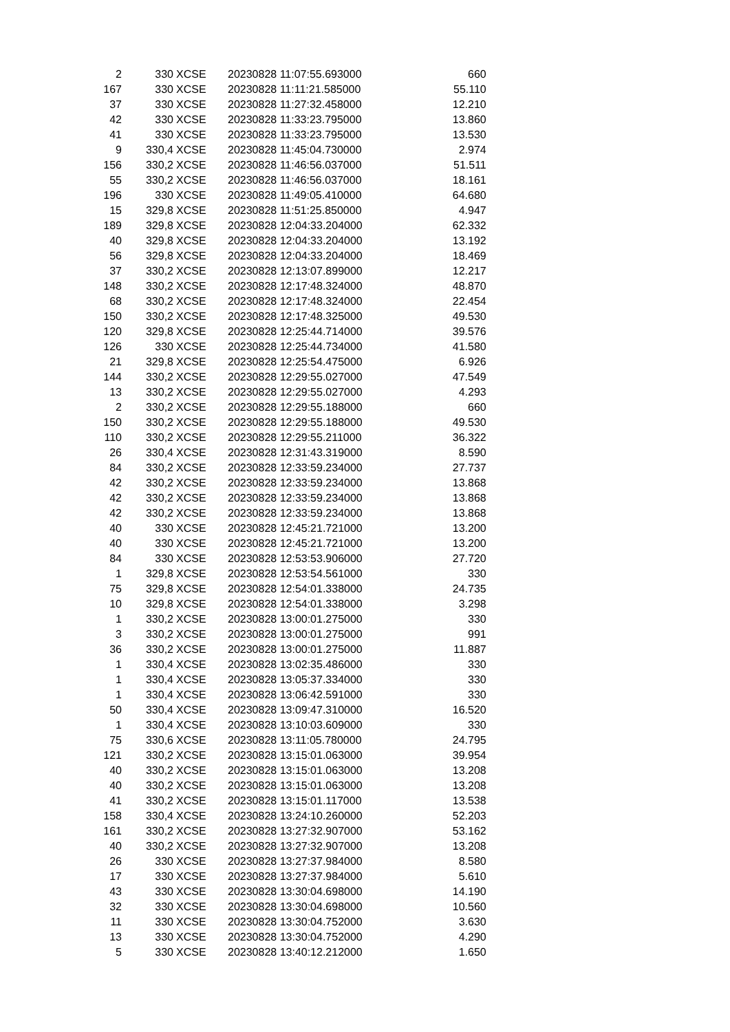| 2 | 330 | XCSE | 20230828 11:07:55.693000 | 660 |
| 167 | 330 | XCSE | 20230828 11:11:21.585000 | 55.110 |
| 37 | 330 | XCSE | 20230828 11:27:32.458000 | 12.210 |
| 42 | 330 | XCSE | 20230828 11:33:23.795000 | 13.860 |
| 41 | 330 | XCSE | 20230828 11:33:23.795000 | 13.530 |
| 9 | 330,4 | XCSE | 20230828 11:45:04.730000 | 2.974 |
| 156 | 330,2 | XCSE | 20230828 11:46:56.037000 | 51.511 |
| 55 | 330,2 | XCSE | 20230828 11:46:56.037000 | 18.161 |
| 196 | 330 | XCSE | 20230828 11:49:05.410000 | 64.680 |
| 15 | 329,8 | XCSE | 20230828 11:51:25.850000 | 4.947 |
| 189 | 329,8 | XCSE | 20230828 12:04:33.204000 | 62.332 |
| 40 | 329,8 | XCSE | 20230828 12:04:33.204000 | 13.192 |
| 56 | 329,8 | XCSE | 20230828 12:04:33.204000 | 18.469 |
| 37 | 330,2 | XCSE | 20230828 12:13:07.899000 | 12.217 |
| 148 | 330,2 | XCSE | 20230828 12:17:48.324000 | 48.870 |
| 68 | 330,2 | XCSE | 20230828 12:17:48.324000 | 22.454 |
| 150 | 330,2 | XCSE | 20230828 12:17:48.325000 | 49.530 |
| 120 | 329,8 | XCSE | 20230828 12:25:44.714000 | 39.576 |
| 126 | 330 | XCSE | 20230828 12:25:44.734000 | 41.580 |
| 21 | 329,8 | XCSE | 20230828 12:25:54.475000 | 6.926 |
| 144 | 330,2 | XCSE | 20230828 12:29:55.027000 | 47.549 |
| 13 | 330,2 | XCSE | 20230828 12:29:55.027000 | 4.293 |
| 2 | 330,2 | XCSE | 20230828 12:29:55.188000 | 660 |
| 150 | 330,2 | XCSE | 20230828 12:29:55.188000 | 49.530 |
| 110 | 330,2 | XCSE | 20230828 12:29:55.211000 | 36.322 |
| 26 | 330,4 | XCSE | 20230828 12:31:43.319000 | 8.590 |
| 84 | 330,2 | XCSE | 20230828 12:33:59.234000 | 27.737 |
| 42 | 330,2 | XCSE | 20230828 12:33:59.234000 | 13.868 |
| 42 | 330,2 | XCSE | 20230828 12:33:59.234000 | 13.868 |
| 42 | 330,2 | XCSE | 20230828 12:33:59.234000 | 13.868 |
| 40 | 330 | XCSE | 20230828 12:45:21.721000 | 13.200 |
| 40 | 330 | XCSE | 20230828 12:45:21.721000 | 13.200 |
| 84 | 330 | XCSE | 20230828 12:53:53.906000 | 27.720 |
| 1 | 329,8 | XCSE | 20230828 12:53:54.561000 | 330 |
| 75 | 329,8 | XCSE | 20230828 12:54:01.338000 | 24.735 |
| 10 | 329,8 | XCSE | 20230828 12:54:01.338000 | 3.298 |
| 1 | 330,2 | XCSE | 20230828 13:00:01.275000 | 330 |
| 3 | 330,2 | XCSE | 20230828 13:00:01.275000 | 991 |
| 36 | 330,2 | XCSE | 20230828 13:00:01.275000 | 11.887 |
| 1 | 330,4 | XCSE | 20230828 13:02:35.486000 | 330 |
| 1 | 330,4 | XCSE | 20230828 13:05:37.334000 | 330 |
| 1 | 330,4 | XCSE | 20230828 13:06:42.591000 | 330 |
| 50 | 330,4 | XCSE | 20230828 13:09:47.310000 | 16.520 |
| 1 | 330,4 | XCSE | 20230828 13:10:03.609000 | 330 |
| 75 | 330,6 | XCSE | 20230828 13:11:05.780000 | 24.795 |
| 121 | 330,2 | XCSE | 20230828 13:15:01.063000 | 39.954 |
| 40 | 330,2 | XCSE | 20230828 13:15:01.063000 | 13.208 |
| 40 | 330,2 | XCSE | 20230828 13:15:01.063000 | 13.208 |
| 41 | 330,2 | XCSE | 20230828 13:15:01.117000 | 13.538 |
| 158 | 330,4 | XCSE | 20230828 13:24:10.260000 | 52.203 |
| 161 | 330,2 | XCSE | 20230828 13:27:32.907000 | 53.162 |
| 40 | 330,2 | XCSE | 20230828 13:27:32.907000 | 13.208 |
| 26 | 330 | XCSE | 20230828 13:27:37.984000 | 8.580 |
| 17 | 330 | XCSE | 20230828 13:27:37.984000 | 5.610 |
| 43 | 330 | XCSE | 20230828 13:30:04.698000 | 14.190 |
| 32 | 330 | XCSE | 20230828 13:30:04.698000 | 10.560 |
| 11 | 330 | XCSE | 20230828 13:30:04.752000 | 3.630 |
| 13 | 330 | XCSE | 20230828 13:30:04.752000 | 4.290 |
| 5 | 330 | XCSE | 20230828 13:40:12.212000 | 1.650 |